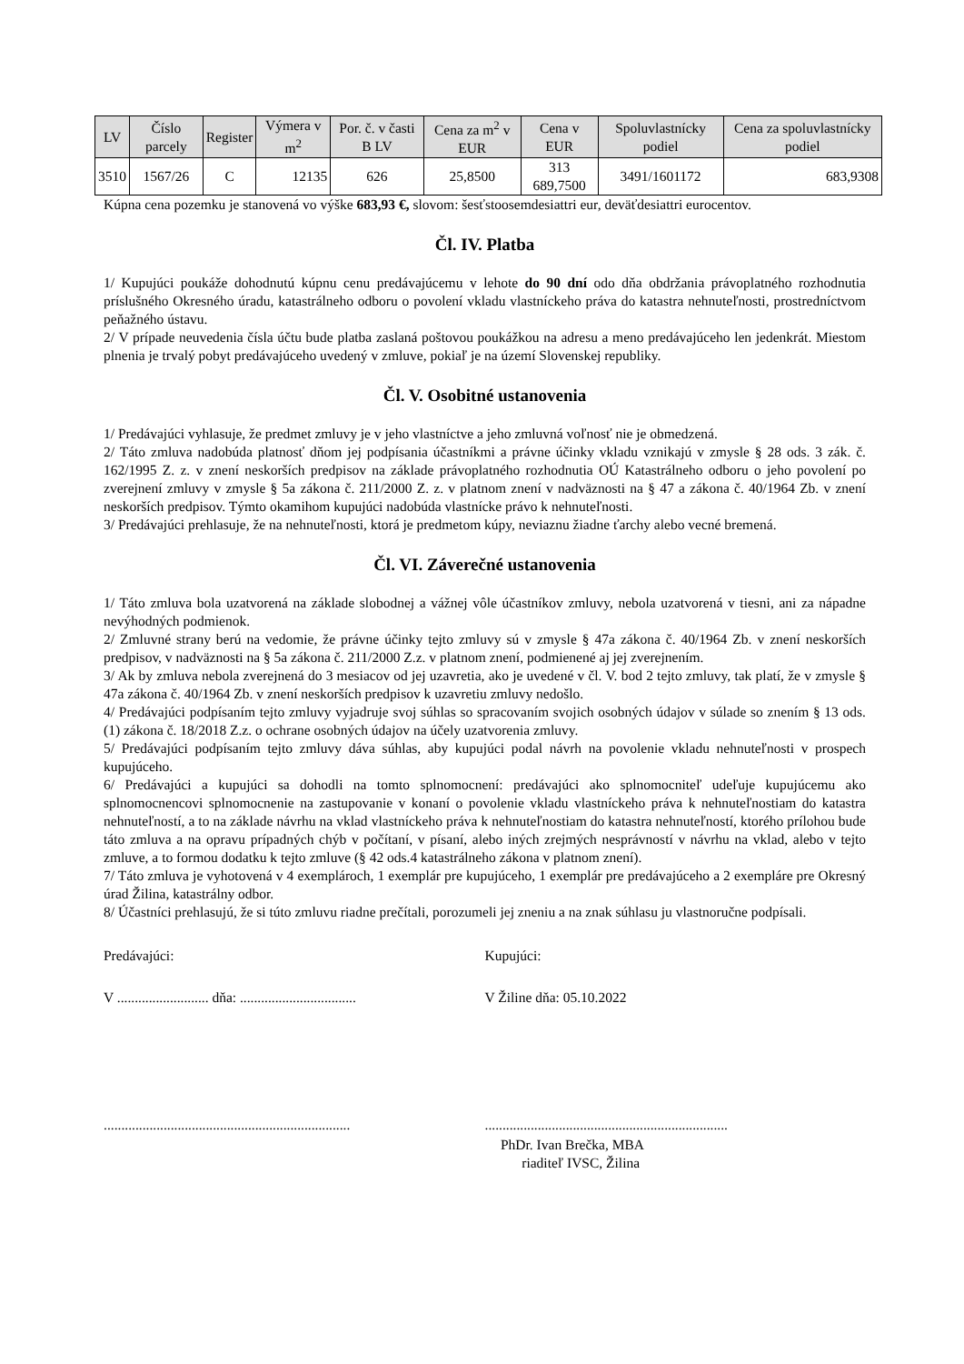| LV | Číslo parcely | Register | Výmera v m<sup>2</sup> | Por. č. v časti B LV | Cena za m<sup>2</sup> v EUR | Cena v EUR | Spoluvlastnícky podiel | Cena za spoluvlastnícky podiel |
| --- | --- | --- | --- | --- | --- | --- | --- | --- |
| 3510 | 1567/26 | C | 12135 | 626 | 25,8500 | 313 689,7500 | 3491/1601172 | 683,9308 |
Kúpna cena pozemku je stanovená vo výške 683,93 €, slovom: šesťstoosemdesiattri eur, deväťdesiattri eurocentov.
Čl. IV. Platba
1/ Kupujúci poukáže dohodnutú kúpnu cenu predávajúcemu v lehote do 90 dní odo dňa obdržania právoplatného rozhodnutia príslušného Okresného úradu, katastrálneho odboru o povolení vkladu vlastníckeho práva do katastra nehnuteľnosti, prostredníctvom peňažného ústavu.
2/ V prípade neuvedenia čísla účtu bude platba zaslaná poštovou poukážkou na adresu a meno predávajúceho len jedenkrát. Miestom plnenia je trvalý pobyt predávajúceho uvedený v zmluve, pokiaľ je na území Slovenskej republiky.
Čl. V. Osobitné ustanovenia
1/ Predávajúci vyhlasuje, že predmet zmluvy je v jeho vlastníctve a jeho zmluvná voľnosť nie je obmedzená.
2/ Táto zmluva nadobúda platnosť dňom jej podpísania účastníkmi a právne účinky vkladu vznikajú v zmysle § 28 ods. 3 zák. č. 162/1995 Z. z. v znení neskorších predpisov na základe právoplatného rozhodnutia OÚ Katastrálneho odboru o jeho povolení po zverejnení zmluvy v zmysle § 5a zákona č. 211/2000 Z. z. v platnom znení v nadväznosti na § 47 a zákona č. 40/1964 Zb. v znení neskorších predpisov. Týmto okamihom kupujúci nadobúda vlastnícke právo k nehnuteľnosti.
3/ Predávajúci prehlasuje, že na nehnuteľnosti, ktorá je predmetom kúpy, neviaznu žiadne ťarchy alebo vecné bremená.
Čl. VI. Záverečné ustanovenia
1/ Táto zmluva bola uzatvorená na základe slobodnej a vážnej vôle účastníkov zmluvy, nebola uzatvorená v tiesni, ani za nápadne nevýhodných podmienok.
2/ Zmluvné strany berú na vedomie, že právne účinky tejto zmluvy sú v zmysle § 47a zákona č. 40/1964 Zb. v znení neskorších predpisov, v nadväznosti na § 5a zákona č. 211/2000 Z.z. v platnom znení, podmienené aj jej zverejnením.
3/ Ak by zmluva nebola zverejnená do 3 mesiacov od jej uzavretia, ako je uvedené v čl. V. bod 2 tejto zmluvy, tak platí, že v zmysle § 47a zákona č. 40/1964 Zb. v znení neskorších predpisov k uzavretiu zmluvy nedošlo.
4/ Predávajúci podpísaním tejto zmluvy vyjadruje svoj súhlas so spracovaním svojich osobných údajov v súlade so znením § 13 ods. (1) zákona č. 18/2018 Z.z. o ochrane osobných údajov na účely uzatvorenia zmluvy.
5/ Predávajúci podpísaním tejto zmluvy dáva súhlas, aby kupujúci podal návrh na povolenie vkladu nehnuteľnosti v prospech kupujúceho.
6/ Predávajúci a kupujúci sa dohodli na tomto splnomocnení: predávajúci ako splnomocniteľ udeľuje kupujúcemu ako splnomocnencovi splnomocnenie na zastupovanie v konaní o povolenie vkladu vlastníckeho práva k nehnuteľnostiam do katastra nehnuteľností, a to na základe návrhu na vklad vlastníckeho práva k nehnuteľnostiam do katastra nehnuteľností, ktorého prílohou bude táto zmluva a na opravu prípadných chýb v počítaní, v písaní, alebo iných zrejmých nesprávností v návrhu na vklad, alebo v tejto zmluve, a to formou dodatku k tejto zmluve (§ 42 ods.4 katastrálneho zákona v platnom znení).
7/ Táto zmluva je vyhotovená v 4 exemplároch, 1 exemplár pre kupujúceho, 1 exemplár pre predávajúceho a 2 exempláre pre Okresný úrad Žilina, katastrálny odbor.
8/ Účastníci prehlasujú, že si túto zmluvu riadne prečítali, porozumeli jej zneniu a na znak súhlasu ju vlastnoručne podpísali.
Predávajúci: Kupujúci:
V .......................... dňa: .................................
V Žiline dňa: 05.10.2022
......................................................................
.....................................................................
PhDr. Ivan Brečka, MBA
riaditeľ IVSC, Žilina